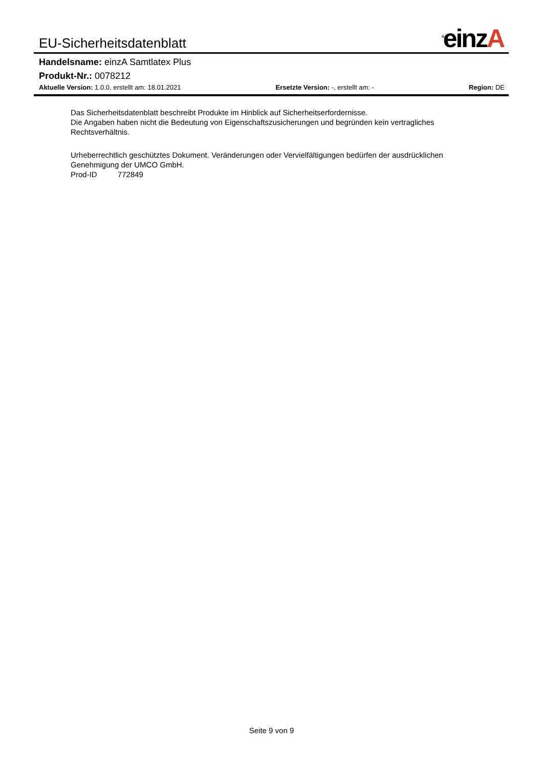EU-Sicherheitsdatenblatt
<sup>®</sup>einzA
Handelsname: einzA Samtlatex Plus
Produkt-Nr.: 0078212
Aktuelle Version: 1.0.0, erstellt am: 18.01.2021
Ersetzte Version: -, erstellt am: -
Region: DE
Das Sicherheitsdatenblatt beschreibt Produkte im Hinblick auf Sicherheitserfordernisse.
Die Angaben haben nicht die Bedeutung von Eigenschaftszusicherungen und begründen kein vertragliches Rechtsverhältnis.
Urheberrechtlich geschütztes Dokument. Veränderungen oder Vervielfältigungen bedürfen der ausdrücklichen Genehmigung der UMCO GmbH.
Prod-ID 772849
Seite 9 von 9